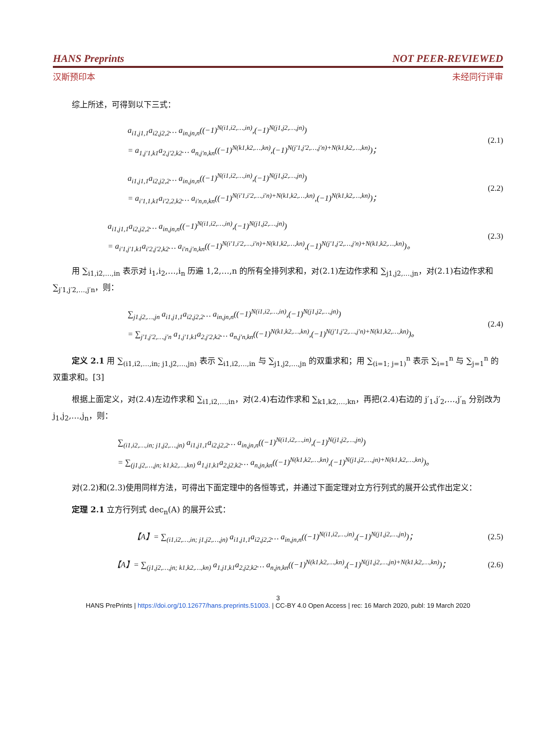HANS Preprints NOT PEER-REVIEWED
汉斯预印本 未经同行评审
综上所述，可得到以下三式：
a<sub>i1,j1,1</sub>a<sub>i2,j2,2</sub>… a<sub>in,jn,n</sub>((−1)<sup>N(i1,i2,…,in)</sup>,(−1)<sup>N(j1,j2,…,jn)</sup>)
= a<sub>1,j′1,k1</sub>a<sub>2,j′2,k2</sub>… a<sub>n,j′n,kn</sub>((−1)<sup>N(k1,k2,…,kn)</sup>,(−1)<sup>N(j′1,j′2,…,j′n)+N(k1,k2,…,kn)</sup>)；
(2.1)
a<sub>i1,j1,1</sub>a<sub>i2,j2,2</sub>… a<sub>in,jn,n</sub>((−1)<sup>N(i1,i2,…,in)</sup>,(−1)<sup>N(j1,j2,…,jn)</sup>)
= a<sub>i′1,1,k1</sub>a<sub>i′2,2,k2</sub>… a<sub>i′n,n,kn</sub>((−1)<sup>N(i′1,i′2,…,i′n)+N(k1,k2,…,kn)</sup>,(−1)<sup>N(k1,k2,…,kn)</sup>)；
(2.2)
a<sub>i1,j1,1</sub>a<sub>i2,j2,2</sub>… a<sub>in,jn,n</sub>((−1)<sup>N(i1,i2,…,in)</sup>,(−1)<sup>N(j1,j2,…,jn)</sup>)
= a<sub>i′1,j′1,k1</sub>a<sub>i′2,j′2,k2</sub>… a<sub>i′n,j′n,kn</sub>((−1)<sup>N(i′1,i′2,…,i′n)+N(k1,k2,…,kn)</sup>,(−1)<sup>N(j′1,j′2,…,j′n)+N(k1,k2,…,kn)</sup>)。
(2.3)
用 ∑<sub>i1,i2,…,in</sub> 表示对 i<sub>1</sub>,i<sub>2</sub>,…,i<sub>n</sub> 历遍 1,2,…,n 的所有全排列求和，对(2.1)左边作求和 ∑<sub>j1,j2,…,jn</sub>，对(2.1)右边作求和 ∑<sub>j′1,j′2,…,j′n</sub>，则：
∑<sub>j1,j2,…,jn</sub> a<sub>i1,j1,1</sub>a<sub>i2,j2,2</sub>… a<sub>in,jn,n</sub>((−1)<sup>N(i1,i2,…,in)</sup>,(−1)<sup>N(j1,j2,…,jn)</sup>)
= ∑<sub>j′1,j′2,…,j′n</sub> a<sub>1,j′1,k1</sub>a<sub>2,j′2,k2</sub>… a<sub>n,j′n,kn</sub>((−1)<sup>N(k1,k2,…,kn)</sup>,(−1)<sup>N(j′1,j′2,…,j′n)+N(k1,k2,…,kn)</sup>)。
(2.4)
定义 2.1 用 ∑<sub>(i1,i2,…,in; j1,j2,…,jn)</sub> 表示 ∑<sub>i1,i2,…,in</sub> 与 ∑<sub>j1,j2,…,jn</sub> 的双重求和；用 ∑<sub>(i=1; j=1)</sub><sup>n</sup> 表示 ∑<sub>i=1</sub><sup>n</sup> 与 ∑<sub>j=1</sub><sup>n</sup> 的双重求和。[3]
根据上面定义，对(2.4)左边作求和 ∑<sub>i1,i2,…,in</sub>，对(2.4)右边作求和 ∑<sub>k1,k2,…,kn</sub>，再把(2.4)右边的 j′<sub>1</sub>,j′<sub>2</sub>,…,j′<sub>n</sub> 分别改为 j<sub>1</sub>,j<sub>2</sub>,…,j<sub>n</sub>，则：
∑<sub>(i1,i2,…,in; j1,j2,…,jn)</sub> a<sub>i1,j1,1</sub>a<sub>i2,j2,2</sub>… a<sub>in,jn,n</sub>((−1)<sup>N(i1,i2,…,in)</sup>,(−1)<sup>N(j1,j2,…,jn)</sup>)
= ∑<sub>(j1,j2,…,jn; k1,k2,…,kn)</sub> a<sub>1,j1,k1</sub>a<sub>2,j2,k2</sub>… a<sub>n,jn,kn</sub>((−1)<sup>N(k1,k2,…,kn)</sup>,(−1)<sup>N(j1,j2,…,jn)+N(k1,k2,…,kn)</sup>)。
对(2.2)和(2.3)使用同样方法，可得出下面定理中的各恒等式，并通过下面定理对立方行列式的展开公式作出定义：
定理 2.1 立方行列式 dec<sub>n</sub>(A) 的展开公式：
【A】= ∑<sub>(i1,i2,…,in; j1,j2,…,jn)</sub> a<sub>i1,j1,1</sub>a<sub>i2,j2,2</sub>… a<sub>in,jn,n</sub>((−1)<sup>N(i1,i2,…,in)</sup>,(−1)<sup>N(j1,j2,…,jn)</sup>)；
(2.5)
【A】= ∑<sub>(j1,j2,…,jn; k1,k2,…,kn)</sub> a<sub>1,j1,k1</sub>a<sub>2,j2,k2</sub>… a<sub>n,jn,kn</sub>((−1)<sup>N(k1,k2,…,kn)</sup>,(−1)<sup>N(j1,j2,…,jn)+N(k1,k2,…,kn)</sup>)；
(2.6)
3
HANS PrePrints | https://doi.org/10.12677/hans.preprints.51003. | CC-BY 4.0 Open Access | rec: 16 March 2020, publ: 19 March 2020